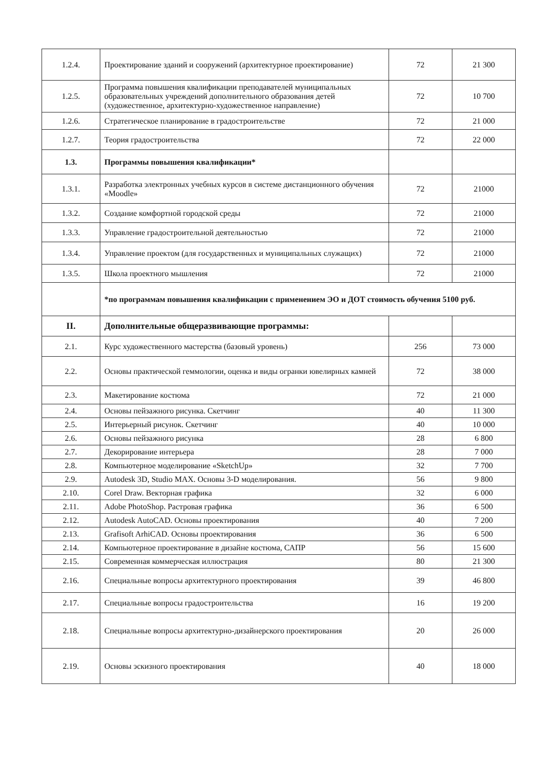| 1.2.4. | Проектирование зданий и сооружений (архитектурное проектирование) | 72 | 21 300 |
| 1.2.5. | Программа повышения квалификации преподавателей муниципальных образовательных учреждений дополнительного образования детей (художественное, архитектурно-художественное направление) | 72 | 10 700 |
| 1.2.6. | Стратегическое планирование в градостроительстве | 72 | 21 000 |
| 1.2.7. | Теория градостроительства | 72 | 22 000 |
| 1.3. | Программы повышения квалификации* | | |
| 1.3.1. | Разработка электронных учебных курсов в системе дистанционного обучения «Moodle» | 72 | 21000 |
| 1.3.2. | Создание комфортной городской среды | 72 | 21000 |
| 1.3.3. | Управление градостроительной деятельностью | 72 | 21000 |
| 1.3.4. | Управление проектом (для государственных и муниципальных служащих) | 72 | 21000 |
| 1.3.5. | Школа проектного мышления | 72 | 21000 |
| | *по программам повышения квалификации с применением ЭО и ДОТ стоимость обучения 5100 руб. | | |
| II. | Дополнительные общеразвивающие программы: | | |
| 2.1. | Курс художественного мастерства (базовый уровень) | 256 | 73 000 |
| 2.2. | Основы практической геммологии, оценка и виды огранки ювелирных камней | 72 | 38 000 |
| 2.3. | Макетирование костюма | 72 | 21 000 |
| 2.4. | Основы пейзажного рисунка. Скетчинг | 40 | 11 300 |
| 2.5. | Интерьерный рисунок. Скетчинг | 40 | 10 000 |
| 2.6. | Основы пейзажного рисунка | 28 | 6 800 |
| 2.7. | Декорирование интерьера | 28 | 7 000 |
| 2.8. | Компьютерное моделирование «SketchUp» | 32 | 7 700 |
| 2.9. | Autodesk 3D, Studio MAX. Основы 3-D моделирования. | 56 | 9 800 |
| 2.10. | Corel Draw. Векторная графика | 32 | 6 000 |
| 2.11. | Adobe PhotoShop. Растровая графика | 36 | 6 500 |
| 2.12. | Autodesk AutoCAD. Основы проектирования | 40 | 7 200 |
| 2.13. | Grafisoft ArhiCAD. Основы проектирования | 36 | 6 500 |
| 2.14. | Компьютерное проектирование в дизайне костюма, САПР | 56 | 15 600 |
| 2.15. | Современная коммерческая иллюстрация | 80 | 21 300 |
| 2.16. | Специальные вопросы архитектурного проектирования | 39 | 46 800 |
| 2.17. | Специальные вопросы градостроительства | 16 | 19 200 |
| 2.18. | Специальные вопросы архитектурно-дизайнерского проектирования | 20 | 26 000 |
| 2.19. | Основы эскизного проектирования | 40 | 18 000 |